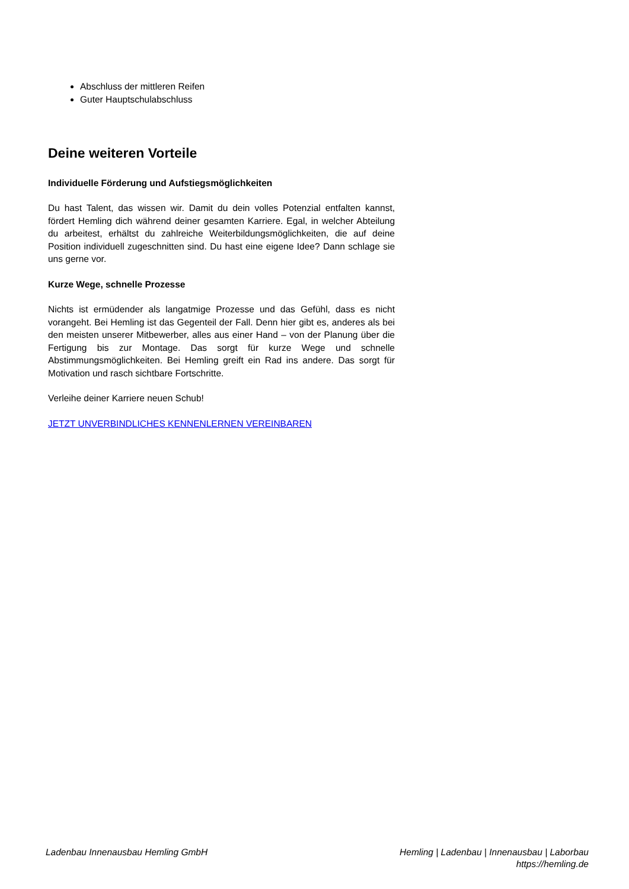Abschluss der mittleren Reifen
Guter Hauptschulabschluss
Deine weiteren Vorteile
Individuelle Förderung und Aufstiegsmöglichkeiten
Du hast Talent, das wissen wir. Damit du dein volles Potenzial entfalten kannst, fördert Hemling dich während deiner gesamten Karriere. Egal, in welcher Abteilung du arbeitest, erhältst du zahlreiche Weiterbildungsmöglichkeiten, die auf deine Position individuell zugeschnitten sind. Du hast eine eigene Idee? Dann schlage sie uns gerne vor.
Kurze Wege, schnelle Prozesse
Nichts ist ermüdender als langatmige Prozesse und das Gefühl, dass es nicht vorangeht. Bei Hemling ist das Gegenteil der Fall. Denn hier gibt es, anderes als bei den meisten unserer Mitbewerber, alles aus einer Hand – von der Planung über die Fertigung bis zur Montage. Das sorgt für kurze Wege und schnelle Abstimmungsmöglichkeiten. Bei Hemling greift ein Rad ins andere. Das sorgt für Motivation und rasch sichtbare Fortschritte.
Verleihe deiner Karriere neuen Schub!
JETZT UNVERBINDLICHES KENNENLERNEN VEREINBAREN
Ladenbau Innenausbau Hemling GmbH
Hemling | Ladenbau | Innenausbau | Laborbau
https://hemling.de